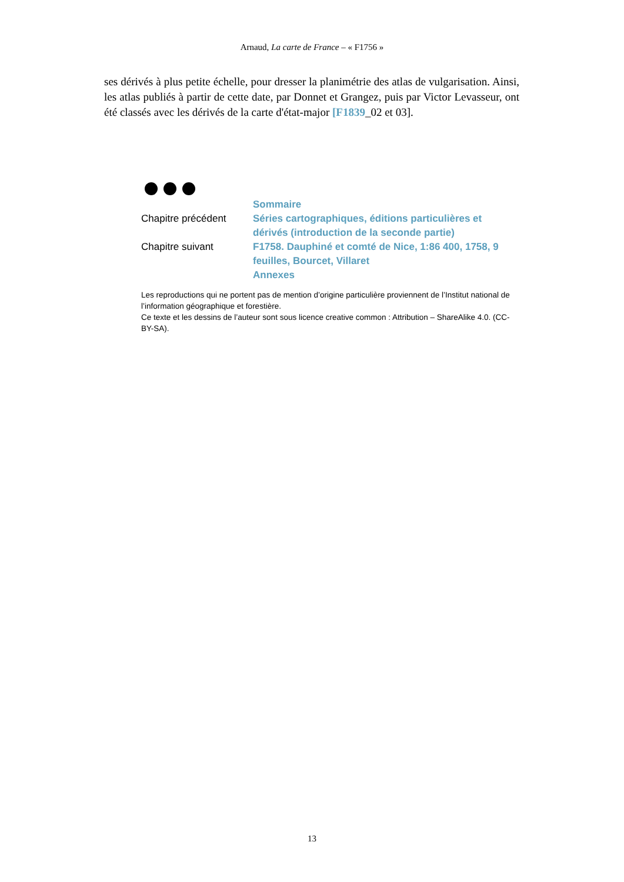Arnaud, La carte de France – « F1756 »
ses dérivés à plus petite échelle, pour dresser la planimétrie des atlas de vulgarisation. Ainsi, les atlas publiés à partir de cette date, par Donnet et Grangez, puis par Victor Levasseur, ont été classés avec les dérivés de la carte d'état-major [F1839_02 et 03].
| | Sommaire |
| Chapitre précédent | Séries cartographiques, éditions particulières et dérivés (introduction de la seconde partie) |
| Chapitre suivant | F1758. Dauphiné et comté de Nice, 1:86 400, 1758, 9 feuilles, Bourcet, Villaret |
| | Annexes |
Les reproductions qui ne portent pas de mention d’origine particulière proviennent de l’Institut national de l’information géographique et forestière.
Ce texte et les dessins de l’auteur sont sous licence creative common : Attribution – ShareAlike 4.0. (CC-BY-SA).
13